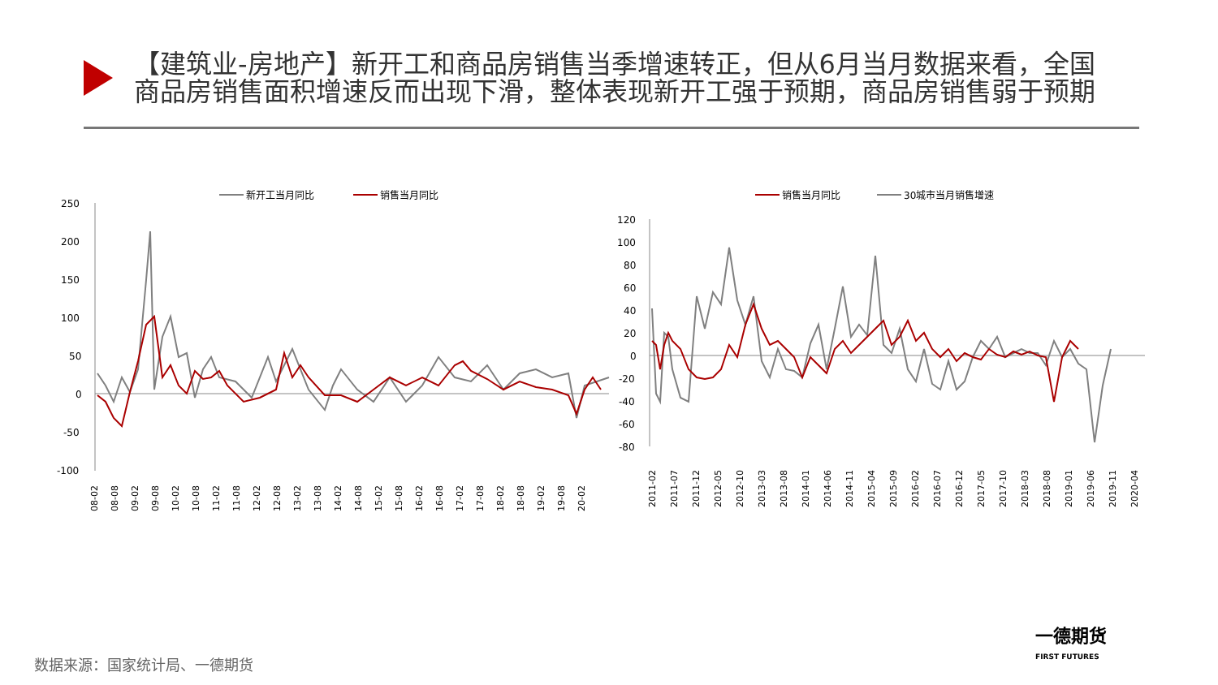【建筑业-房地产】新开工和商品房销售当季增速转正，但从6月当月数据来看，全国商品房销售面积增速反而出现下滑，整体表现新开工强于预期，商品房销售弱于预期
新开工当月同比
销售当月同比
250
200
150
100
50
0
-50
-100
08-02
08-08
09-02
09-08
10-02
10-08
11-02
11-08
12-02
12-08
13-02
13-08
14-02
14-08
15-02
15-08
16-02
16-08
17-02
17-08
18-02
18-08
19-02
19-08
20-02
销售当月同比
30城市当月销售增速
120
100
80
60
40
20
0
-20
-40
-60
-80
2011-02
2011-07
2011-12
2012-05
2012-10
2013-03
2013-08
2014-01
2014-06
2014-11
2015-04
2015-09
2016-02
2016-07
2016-12
2017-05
2017-10
2018-03
2018-08
2019-01
2019-06
2019-11
2020-04
一德期货
FIRST FUTURES
数据来源：国家统计局、一德期货